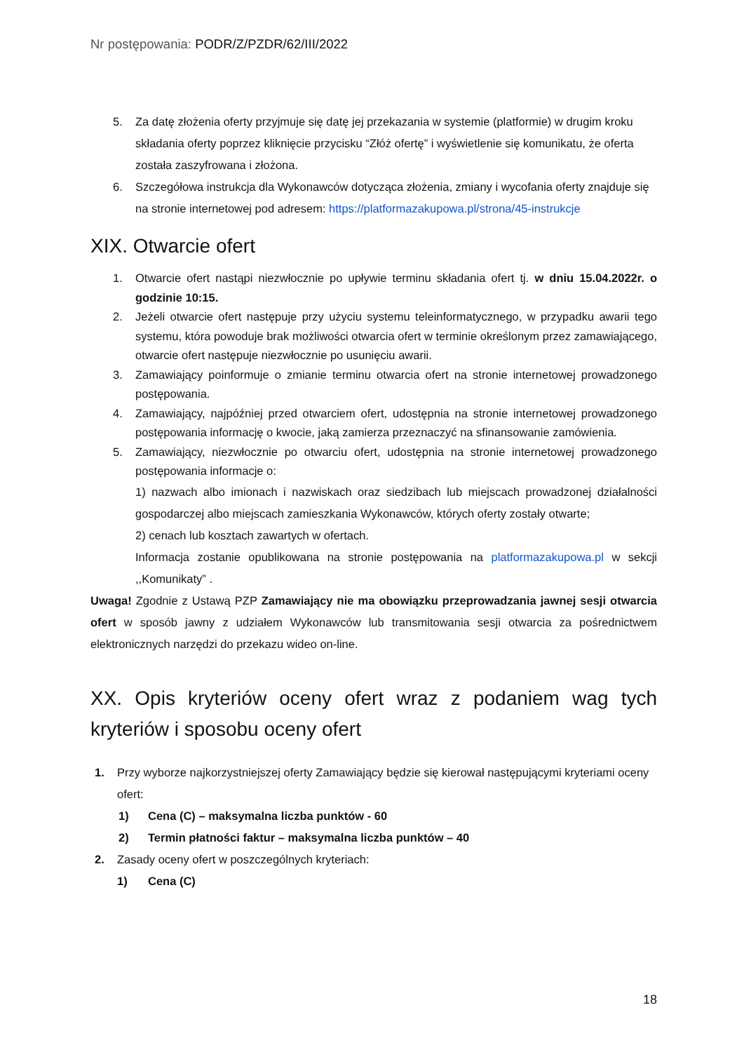Nr postępowania: PODR/Z/PZDR/62/III/2022
5. Za datę złożenia oferty przyjmuje się datę jej przekazania w systemie (platformie) w drugim kroku składania oferty poprzez kliknięcie przycisku “Złóż ofertę” i wyświetlenie się komunikatu, że oferta została zaszyfrowana i złożona.
6. Szczegółowa instrukcja dla Wykonawców dotycząca złożenia, zmiany i wycofania oferty znajduje się na stronie internetowej pod adresem: https://platformazakupowa.pl/strona/45-instrukcje
XIX. Otwarcie ofert
1. Otwarcie ofert nastąpi niezwłocznie po upływie terminu składania ofert tj. w dniu 15.04.2022r. o godzinie 10:15.
2. Jeżeli otwarcie ofert następuje przy użyciu systemu teleinformatycznego, w przypadku awarii tego systemu, która powoduje brak możliwości otwarcia ofert w terminie określonym przez zamawiającego, otwarcie ofert następuje niezwłocznie po usunięciu awarii.
3. Zamawiający poinformuje o zmianie terminu otwarcia ofert na stronie internetowej prowadzonego postępowania.
4. Zamawiający, najpóźniej przed otwarciem ofert, udostępnia na stronie internetowej prowadzonego postępowania informację o kwocie, jaką zamierza przeznaczyć na sfinansowanie zamówienia.
5. Zamawiający, niezwłocznie po otwarciu ofert, udostępnia na stronie internetowej prowadzonego postępowania informacje o:
1) nazwach albo imionach i nazwiskach oraz siedzibach lub miejscach prowadzonej działalności gospodarczej albo miejscach zamieszkania Wykonawców, których oferty zostały otwarte;
2) cenach lub kosztach zawartych w ofertach.
Informacja zostanie opublikowana na stronie postępowania na platformazakupowa.pl w sekcji ,,Komunikaty” .
Uwaga! Zgodnie z Ustawą PZP Zamawiający nie ma obowiązku przeprowadzania jawnej sesji otwarcia ofert w sposób jawny z udziałem Wykonawców lub transmitowania sesji otwarcia za pośrednictwem elektronicznych narzędzi do przekazu wideo on-line.
XX. Opis kryteriów oceny ofert wraz z podaniem wag tych kryteriów i sposobu oceny ofert
1. Przy wyborze najkorzystniejszej oferty Zamawiający będzie się kierował następującymi kryteriami oceny ofert:
1) Cena (C) – maksymalna liczba punktów - 60
2) Termin płatności faktur – maksymalna liczba punktów – 40
2. Zasady oceny ofert w poszczególnych kryteriach:
1) Cena (C)
18